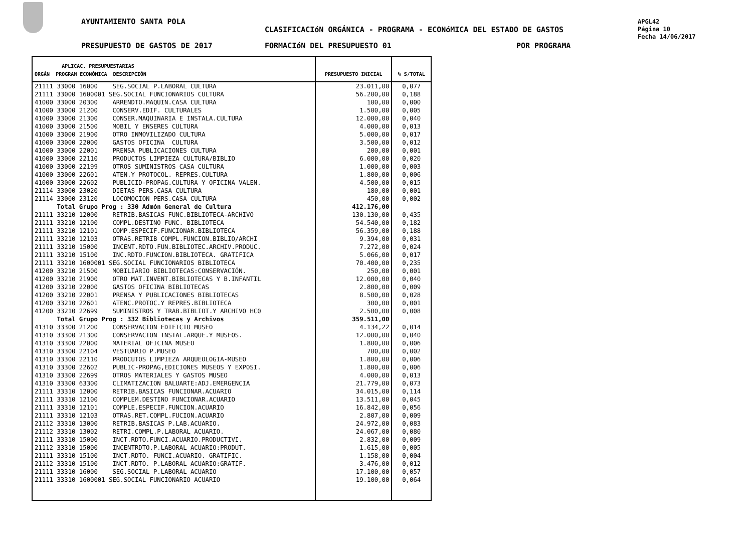AYUNTAMIENTO SANTA POLA
CLASIFICACIóN ORGÁNICA - PROGRAMA - ECONóMICA DEL ESTADO DE GASTOS
PRESUPUESTO DE GASTOS DE 2017 FORMACIóN DEL PRESUPUESTO 01 POR PROGRAMA
APGL42
Página 10
Fecha 14/06/2017
| APLICAC. PRESUPUESTARIAS ORGÁN PROGRAM ECONÓMICA DESCRIPCIÓN | PRESUPUESTO INICIAL | % S/TOTAL |
| --- | --- | --- |
| 21111 33000 16000 SEG.SOCIAL P.LABORAL CULTURA | 23.011,00 | 0,077 |
| 21111 33000 1600001 SEG.SOCIAL FUNCIONARIOS CULTURA | 56.200,00 | 0,188 |
| 41000 33000 20300 ARRENDTO.MAQUIN.CASA CULTURA | 100,00 | 0,000 |
| 41000 33000 21200 CONSERV.EDIF. CULTURALES | 1.500,00 | 0,005 |
| 41000 33000 21300 CONSER.MAQUINARIA E INSTALA.CULTURA | 12.000,00 | 0,040 |
| 41000 33000 21500 MOBIL Y ENSERES CULTURA | 4.000,00 | 0,013 |
| 41000 33000 21900 OTRO INMOVILIZADO CULTURA | 5.000,00 | 0,017 |
| 41000 33000 22000 GASTOS OFICINA CULTURA | 3.500,00 | 0,012 |
| 41000 33000 22001 PRENSA PUBLICACIONES CULTURA | 200,00 | 0,001 |
| 41000 33000 22110 PRODUCTOS LIMPIEZA CULTURA/BIBLIO | 6.000,00 | 0,020 |
| 41000 33000 22199 OTROS SUMINISTROS CASA CULTURA | 1.000,00 | 0,003 |
| 41000 33000 22601 ATEN.Y PROTOCOL. REPRES.CULTURA | 1.800,00 | 0,006 |
| 41000 33000 22602 PUBLICID-PROPAG.CULTURA Y OFICINA VALEN. | 4.500,00 | 0,015 |
| 21114 33000 23020 DIETAS PERS.CASA CULTURA | 180,00 | 0,001 |
| 21114 33000 23120 LOCOMOCION PERS.CASA CULTURA | 450,00 | 0,002 |
| Total Grupo Prog : 330 Admón General de Cultura | 412.176,00 | |
| 21111 33210 12000 RETRIB.BASICAS FUNC.BIBLIOTECA-ARCHIVO | 130.130,00 | 0,435 |
| 21111 33210 12100 COMPL.DESTINO FUNC. BIBLIOTECA | 54.540,00 | 0,182 |
| 21111 33210 12101 COMP.ESPECIF.FUNCIONAR.BIBLIOTECA | 56.359,00 | 0,188 |
| 21111 33210 12103 OTRAS.RETRIB COMPL.FUNCION.BIBLIO/ARCHI | 9.394,00 | 0,031 |
| 21111 33210 15000 INCENT.RDTO.FUN.BIBLIOTEC.ARCHIV.PRODUC. | 7.272,00 | 0,024 |
| 21111 33210 15100 INC.RDTO.FUNCION.BIBLIOTECA. GRATIFICA | 5.066,00 | 0,017 |
| 21111 33210 1600001 SEG.SOCIAL FUNCIONARIOS BIBLIOTECA | 70.400,00 | 0,235 |
| 41200 33210 21500 MOBILIARIO BIBLIOTECAS:CONSERVACIÓN. | 250,00 | 0,001 |
| 41200 33210 21900 OTRO MAT.INVENT.BIBLIOTECAS Y B.INFANTIL | 12.000,00 | 0,040 |
| 41200 33210 22000 GASTOS OFICINA BIBLIOTECAS | 2.800,00 | 0,009 |
| 41200 33210 22001 PRENSA Y PUBLICACIONES BIBLIOTECAS | 8.500,00 | 0,028 |
| 41200 33210 22601 ATENC.PROTOC.Y REPRES.BIBLIOTECA | 300,00 | 0,001 |
| 41200 33210 22699 SUMINISTROS Y TRAB.BIBLIOT.Y ARCHIVO HC0 | 2.500,00 | 0,008 |
| Total Grupo Prog : 332 Bibliotecas y Archivos | 359.511,00 | |
| 41310 33300 21200 CONSERVACION EDIFICIO MUSEO | 4.134,22 | 0,014 |
| 41310 33300 21300 CONSERVACION INSTAL.ARQUE.Y MUSEOS. | 12.000,00 | 0,040 |
| 41310 33300 22000 MATERIAL OFICINA MUSEO | 1.800,00 | 0,006 |
| 41310 33300 22104 VESTUARIO P.MUSEO | 700,00 | 0,002 |
| 41310 33300 22110 PRODCUTOS LIMPIEZA ARQUEOLOGIA-MUSEO | 1.800,00 | 0,006 |
| 41310 33300 22602 PUBLIC-PROPAG,EDICIONES MUSEOS Y EXPOSI. | 1.800,00 | 0,006 |
| 41310 33300 22699 OTROS MATERIALES Y GASTOS MUSEO | 4.000,00 | 0,013 |
| 41310 33300 63300 CLIMATIZACION BALUARTE:ADJ.EMERGENCIA | 21.779,00 | 0,073 |
| 21111 33310 12000 RETRIB.BASICAS FUNCIONAR.ACUARIO | 34.015,00 | 0,114 |
| 21111 33310 12100 COMPLEM.DESTINO FUNCIONAR.ACUARIO | 13.511,00 | 0,045 |
| 21111 33310 12101 COMPLE.ESPECIF.FUNCION.ACUARIO | 16.842,00 | 0,056 |
| 21111 33310 12103 OTRAS.RET.COMPL.FUCION.ACUARIO | 2.807,00 | 0,009 |
| 21112 33310 13000 RETRIB.BASICAS P.LAB.ACUARIO. | 24.972,00 | 0,083 |
| 21112 33310 13002 RETRI.COMPL.P.LABORAL ACUARIO. | 24.067,00 | 0,080 |
| 21111 33310 15000 INCT.RDTO.FUNCI.ACUARIO.PRODUCTIVI. | 2.832,00 | 0,009 |
| 21112 33310 15000 INCENTRDTO.P.LABORAL ACUARIO:PRODUT. | 1.615,00 | 0,005 |
| 21111 33310 15100 INCT.RDTO. FUNCI.ACUARIO. GRATIFIC. | 1.158,00 | 0,004 |
| 21112 33310 15100 INCT.RDTO. P.LABORAL ACUARIO:GRATIF. | 3.476,00 | 0,012 |
| 21111 33310 16000 SEG.SOCIAL P.LABORAL ACUARIO | 17.100,00 | 0,057 |
| 21111 33310 1600001 SEG.SOCIAL FUNCIONARIO ACUARIO | 19.100,00 | 0,064 |